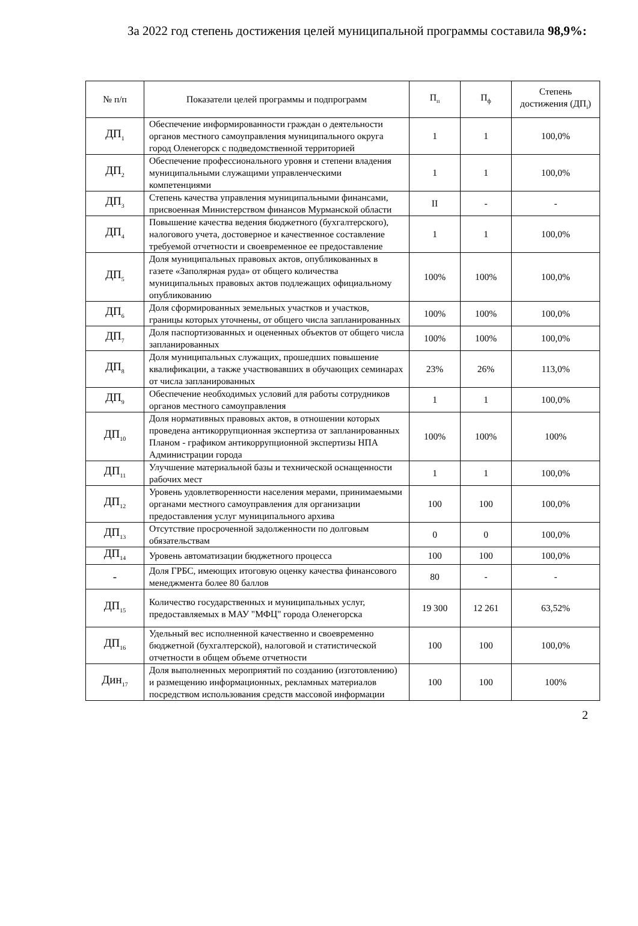За 2022 год степень достижения целей муниципальной программы составила 98,9%:
| № п/п | Показатели целей программы и подпрограмм | П<sub>п</sub> | П<sub>ф</sub> | Степень достижения (ДП<sub>i</sub>) |
| --- | --- | --- | --- | --- |
| ДП<sub>1</sub> | Обеспечение информированности граждан о деятельности органов местного самоуправления муниципального округа город Оленегорск с подведомственной территорией | 1 | 1 | 100,0% |
| ДП<sub>2</sub> | Обеспечение профессионального уровня и степени владения муниципальными служащими управленческими компетенциями | 1 | 1 | 100,0% |
| ДП<sub>3</sub> | Степень качества управления муниципальными финансами, присвоенная Министерством финансов Мурманской области | II | - | - |
| ДП<sub>4</sub> | Повышение качества ведения бюджетного (бухгалтерского), налогового учета, достоверное и качественное составление требуемой отчетности и своевременное ее предоставление | 1 | 1 | 100,0% |
| ДП<sub>5</sub> | Доля муниципальных правовых актов, опубликованных в газете «Заполярная руда» от общего количества муниципальных правовых актов подлежащих официальному опубликованию | 100% | 100% | 100,0% |
| ДП<sub>6</sub> | Доля сформированных земельных участков и участков, границы которых уточнены, от общего числа запланированных | 100% | 100% | 100,0% |
| ДП<sub>7</sub> | Доля паспортизованных и оцененных объектов от общего числа запланированных | 100% | 100% | 100,0% |
| ДП<sub>8</sub> | Доля муниципальных служащих, прошедших повышение квалификации, а также участвовавших в обучающих семинарах от числа запланированных | 23% | 26% | 113,0% |
| ДП<sub>9</sub> | Обеспечение необходимых условий для работы сотрудников органов местного самоуправления | 1 | 1 | 100,0% |
| ДП<sub>10</sub> | Доля нормативных правовых актов, в отношении которых проведена антикоррупционная экспертиза от запланированных Планом - графиком антикоррупционной экспертизы НПА Администрации города | 100% | 100% | 100% |
| ДП<sub>11</sub> | Улучшение материальной базы и технической оснащенности рабочих мест | 1 | 1 | 100,0% |
| ДП<sub>12</sub> | Уровень удовлетворенности населения мерами, принимаемыми органами местного самоуправления для организации предоставления услуг муниципального архива | 100 | 100 | 100,0% |
| ДП<sub>13</sub> | Отсутствие просроченной задолженности по долговым обязательствам | 0 | 0 | 100,0% |
| ДП<sub>14</sub> | Уровень автоматизации бюджетного процесса | 100 | 100 | 100,0% |
| - | Доля ГРБС, имеющих итоговую оценку качества финансового менеджмента более 80 баллов | 80 | - | - |
| ДП<sub>15</sub> | Количество государственных и муниципальных услуг, предоставляемых в МАУ "МФЦ" города Оленегорска | 19 300 | 12 261 | 63,52% |
| ДП<sub>16</sub> | Удельный вес исполненной качественно и своевременно бюджетной (бухгалтерской), налоговой и статистической отчетности в общем объеме отчетности | 100 | 100 | 100,0% |
| Дин<sub>17</sub> | Доля выполненных мероприятий по созданию (изготовлению) и размещению информационных, рекламных материалов посредством использования средств массовой информации | 100 | 100 | 100% |
2